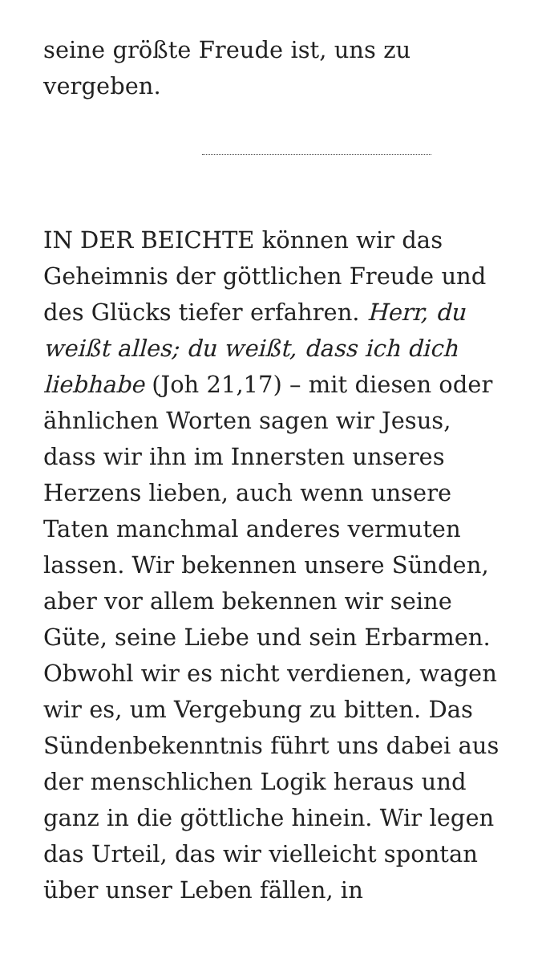seine größte Freude ist, uns zu vergeben.
IN DER BEICHTE können wir das Geheimnis der göttlichen Freude und des Glücks tiefer erfahren. Herr, du weißt alles; du weißt, dass ich dich liebhabe (Joh 21,17) – mit diesen oder ähnlichen Worten sagen wir Jesus, dass wir ihn im Innersten unseres Herzens lieben, auch wenn unsere Taten manchmal anderes vermuten lassen. Wir bekennen unsere Sünden, aber vor allem bekennen wir seine Güte, seine Liebe und sein Erbarmen. Obwohl wir es nicht verdienen, wagen wir es, um Vergebung zu bitten. Das Sündenbekenntnis führt uns dabei aus der menschlichen Logik heraus und ganz in die göttliche hinein. Wir legen das Urteil, das wir vielleicht spontan über unser Leben fällen, in